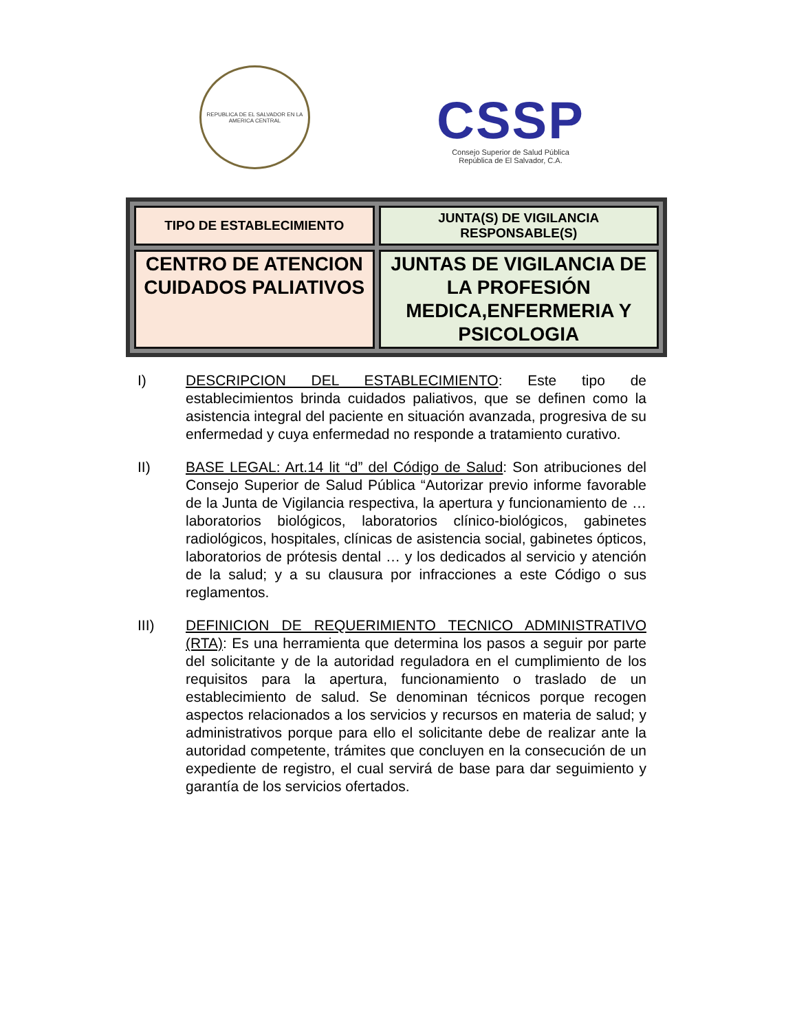REPUBLICA DE EL SALVADOR EN LA AMERICA CENTRAL
CSSP
Consejo Superior de Salud Pública
República de El Salvador, C.A.
| TIPO DE ESTABLECIMIENTO | JUNTA(S) DE VIGILANCIA RESPONSABLE(S) |
| --- | --- |
| CENTRO DE ATENCION CUIDADOS PALIATIVOS | JUNTAS DE VIGILANCIA DE LA PROFESIÓN MEDICA,ENFERMERIA Y PSICOLOGIA |
I) DESCRIPCION DEL ESTABLECIMIENTO: Este tipo de establecimientos brinda cuidados paliativos, que se definen como la asistencia integral del paciente en situación avanzada, progresiva de su enfermedad y cuya enfermedad no responde a tratamiento curativo.
II) BASE LEGAL: Art.14 lit “d” del Código de Salud: Son atribuciones del Consejo Superior de Salud Pública “Autorizar previo informe favorable de la Junta de Vigilancia respectiva, la apertura y funcionamiento de …laboratorios biológicos, laboratorios clínico-biológicos, gabinetes radiológicos, hospitales, clínicas de asistencia social, gabinetes ópticos, laboratorios de prótesis dental … y los dedicados al servicio y atención de la salud; y a su clausura por infracciones a este Código o sus reglamentos.
III) DEFINICION DE REQUERIMIENTO TECNICO ADMINISTRATIVO (RTA): Es una herramienta que determina los pasos a seguir por parte del solicitante y de la autoridad reguladora en el cumplimiento de los requisitos para la apertura, funcionamiento o traslado de un establecimiento de salud. Se denominan técnicos porque recogen aspectos relacionados a los servicios y recursos en materia de salud; y administrativos porque para ello el solicitante debe de realizar ante la autoridad competente, trámites que concluyen en la consecución de un expediente de registro, el cual servirá de base para dar seguimiento y garantía de los servicios ofertados.